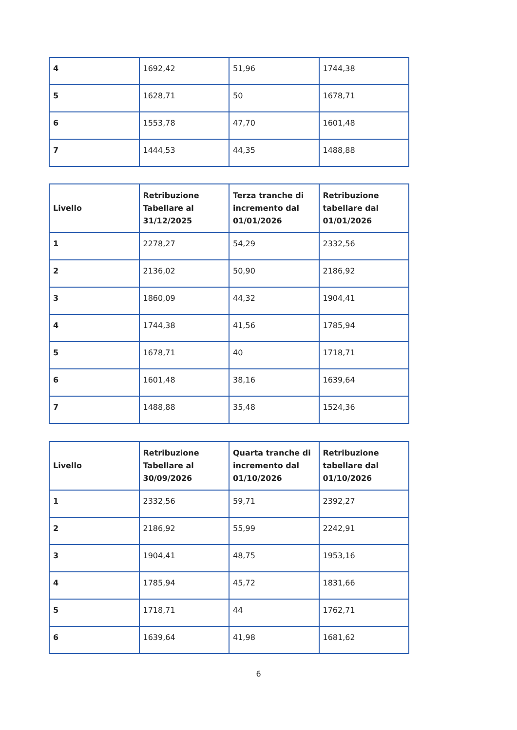| 4 | 1692,42 | 51,96 | 1744,38 |
| 5 | 1628,71 | 50 | 1678,71 |
| 6 | 1553,78 | 47,70 | 1601,48 |
| 7 | 1444,53 | 44,35 | 1488,88 |
| Livello | Retribuzione Tabellare al 31/12/2025 | Terza tranche di incremento dal 01/01/2026 | Retribuzione tabellare dal 01/01/2026 |
| --- | --- | --- | --- |
| 1 | 2278,27 | 54,29 | 2332,56 |
| 2 | 2136,02 | 50,90 | 2186,92 |
| 3 | 1860,09 | 44,32 | 1904,41 |
| 4 | 1744,38 | 41,56 | 1785,94 |
| 5 | 1678,71 | 40 | 1718,71 |
| 6 | 1601,48 | 38,16 | 1639,64 |
| 7 | 1488,88 | 35,48 | 1524,36 |
| Livello | Retribuzione Tabellare al 30/09/2026 | Quarta tranche di incremento dal 01/10/2026 | Retribuzione tabellare dal 01/10/2026 |
| --- | --- | --- | --- |
| 1 | 2332,56 | 59,71 | 2392,27 |
| 2 | 2186,92 | 55,99 | 2242,91 |
| 3 | 1904,41 | 48,75 | 1953,16 |
| 4 | 1785,94 | 45,72 | 1831,66 |
| 5 | 1718,71 | 44 | 1762,71 |
| 6 | 1639,64 | 41,98 | 1681,62 |
6